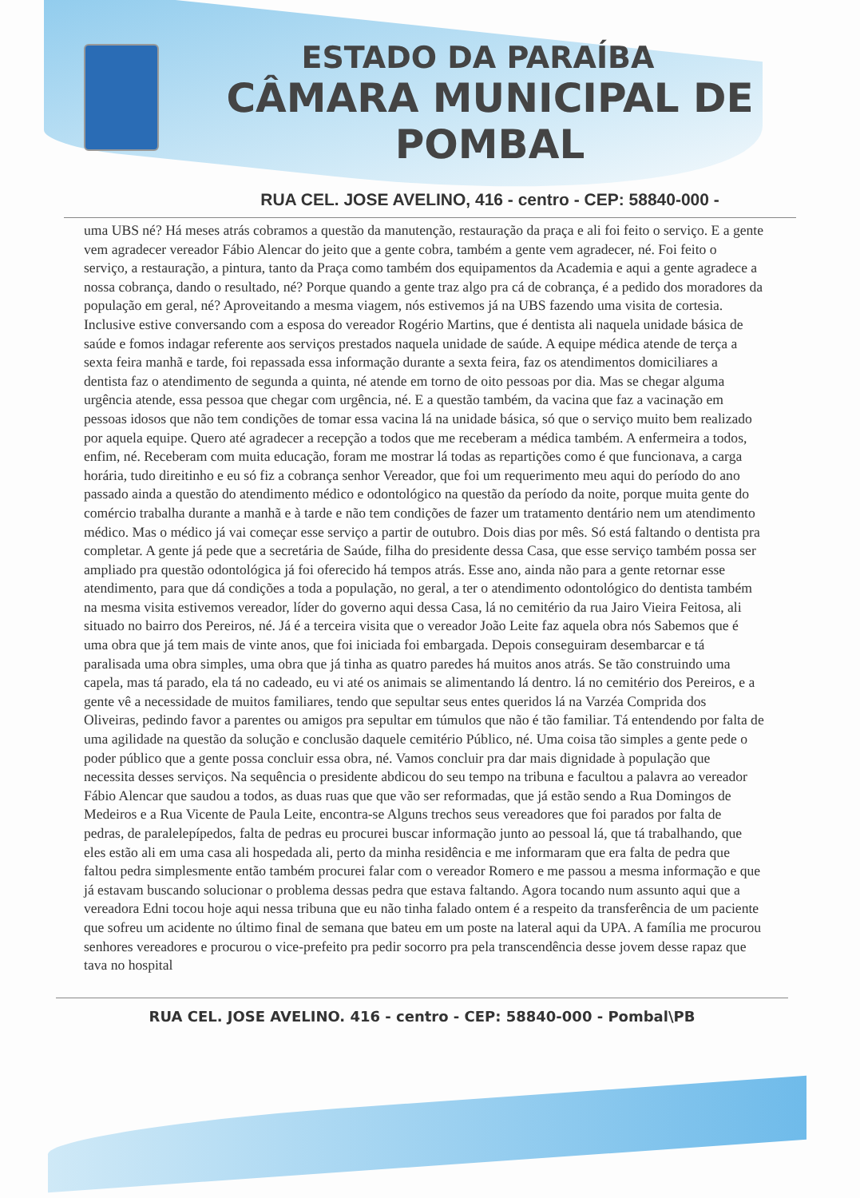ESTADO DA PARAÍBA
CÂMARA MUNICIPAL DE
POMBAL
RUA CEL. JOSE AVELINO, 416 - centro - CEP: 58840-000 -
uma UBS né? Há meses atrás cobramos a questão da manutenção, restauração da praça e ali foi feito o serviço. E a gente vem agradecer vereador Fábio Alencar do jeito que a gente cobra, também a gente vem agradecer, né. Foi feito o serviço, a restauração, a pintura, tanto da Praça como também dos equipamentos da Academia e aqui a gente agradece a nossa cobrança, dando o resultado, né? Porque quando a gente traz algo pra cá de cobrança, é a pedido dos moradores da população em geral, né? Aproveitando a mesma viagem, nós estivemos já na UBS fazendo uma visita de cortesia. Inclusive estive conversando com a esposa do vereador Rogério Martins, que é dentista ali naquela unidade básica de saúde e fomos indagar referente aos serviços prestados naquela unidade de saúde. A equipe médica atende de terça a sexta feira manhã e tarde, foi repassada essa informação durante a sexta feira, faz os atendimentos domiciliares a dentista faz o atendimento de segunda a quinta, né atende em torno de oito pessoas por dia. Mas se chegar alguma urgência atende, essa pessoa que chegar com urgência, né. E a questão também, da vacina que faz a vacinação em pessoas idosos que não tem condições de tomar essa vacina lá na unidade básica, só que o serviço muito bem realizado por aquela equipe. Quero até agradecer a recepção a todos que me receberam a médica também. A enfermeira a todos, enfim, né. Receberam com muita educação, foram me mostrar lá todas as repartições como é que funcionava, a carga horária, tudo direitinho e eu só fiz a cobrança senhor Vereador, que foi um requerimento meu aqui do período do ano passado ainda a questão do atendimento médico e odontológico na questão da período da noite, porque muita gente do comércio trabalha durante a manhã e à tarde e não tem condições de fazer um tratamento dentário nem um atendimento médico. Mas o médico já vai começar esse serviço a partir de outubro. Dois dias por mês. Só está faltando o dentista pra completar. A gente já pede que a secretária de Saúde, filha do presidente dessa Casa, que esse serviço também possa ser ampliado pra questão odontológica já foi oferecido há tempos atrás. Esse ano, ainda não para a gente retornar esse atendimento, para que dá condições a toda a população, no geral, a ter o atendimento odontológico do dentista também na mesma visita estivemos vereador, líder do governo aqui dessa Casa, lá no cemitério da rua Jairo Vieira Feitosa, ali situado no bairro dos Pereiros, né. Já é a terceira visita que o vereador João Leite faz aquela obra nós Sabemos que é uma obra que já tem mais de vinte anos, que foi iniciada foi embargada. Depois conseguiram desembarcar e tá paralisada uma obra simples, uma obra que já tinha as quatro paredes há muitos anos atrás. Se tão construindo uma capela, mas tá parado, ela tá no cadeado, eu vi até os animais se alimentando lá dentro. lá no cemitério dos Pereiros, e a gente vê a necessidade de muitos familiares, tendo que sepultar seus entes queridos lá na Varzéa Comprida dos Oliveiras, pedindo favor a parentes ou amigos pra sepultar em túmulos que não é tão familiar. Tá entendendo por falta de uma agilidade na questão da solução e conclusão daquele cemitério Público, né. Uma coisa tão simples a gente pede o poder público que a gente possa concluir essa obra, né. Vamos concluir pra dar mais dignidade à população que necessita desses serviços. Na sequência o presidente abdicou do seu tempo na tribuna e facultou a palavra ao vereador Fábio Alencar que saudou a todos, as duas ruas que que vão ser reformadas, que já estão sendo a Rua Domingos de Medeiros e a Rua Vicente de Paula Leite, encontra-se Alguns trechos seus vereadores que foi parados por falta de pedras, de paralelepípedos, falta de pedras eu procurei buscar informação junto ao pessoal lá, que tá trabalhando, que eles estão ali em uma casa ali hospedada ali, perto da minha residência e me informaram que era falta de pedra que faltou pedra simplesmente então também procurei falar com o vereador Romero e me passou a mesma informação e que já estavam buscando solucionar o problema dessas pedra que estava faltando. Agora tocando num assunto aqui que a vereadora Edni tocou hoje aqui nessa tribuna que eu não tinha falado ontem é a respeito da transferência de um paciente que sofreu um acidente no último final de semana que bateu em um poste na lateral aqui da UPA. A família me procurou senhores vereadores e procurou o vice-prefeito pra pedir socorro pra pela transcendência desse jovem desse rapaz que tava no hospital
RUA CEL. JOSE AVELINO. 416 - centro - CEP: 58840-000 - Pombal\PB